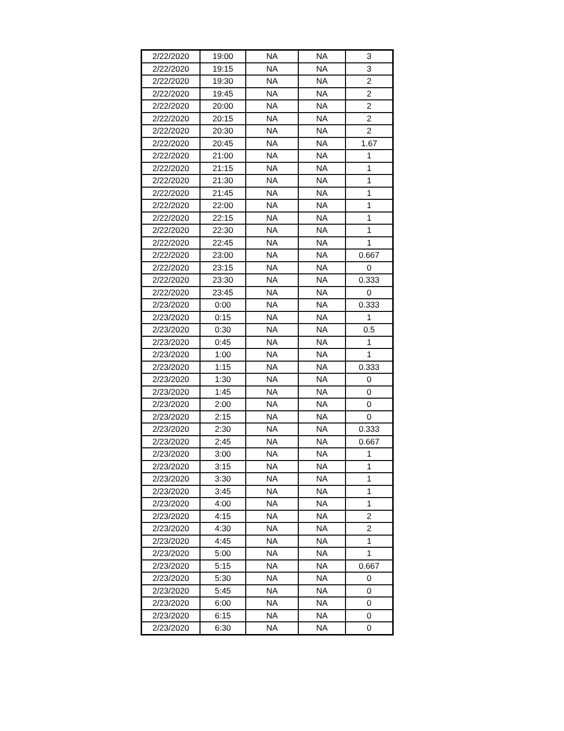| 2/22/2020 | 19:00 | NA | NA | 3 |
| 2/22/2020 | 19:15 | NA | NA | 3 |
| 2/22/2020 | 19:30 | NA | NA | 2 |
| 2/22/2020 | 19:45 | NA | NA | 2 |
| 2/22/2020 | 20:00 | NA | NA | 2 |
| 2/22/2020 | 20:15 | NA | NA | 2 |
| 2/22/2020 | 20:30 | NA | NA | 2 |
| 2/22/2020 | 20:45 | NA | NA | 1.67 |
| 2/22/2020 | 21:00 | NA | NA | 1 |
| 2/22/2020 | 21:15 | NA | NA | 1 |
| 2/22/2020 | 21:30 | NA | NA | 1 |
| 2/22/2020 | 21:45 | NA | NA | 1 |
| 2/22/2020 | 22:00 | NA | NA | 1 |
| 2/22/2020 | 22:15 | NA | NA | 1 |
| 2/22/2020 | 22:30 | NA | NA | 1 |
| 2/22/2020 | 22:45 | NA | NA | 1 |
| 2/22/2020 | 23:00 | NA | NA | 0.667 |
| 2/22/2020 | 23:15 | NA | NA | 0 |
| 2/22/2020 | 23:30 | NA | NA | 0.333 |
| 2/22/2020 | 23:45 | NA | NA | 0 |
| 2/23/2020 | 0:00 | NA | NA | 0.333 |
| 2/23/2020 | 0:15 | NA | NA | 1 |
| 2/23/2020 | 0:30 | NA | NA | 0.5 |
| 2/23/2020 | 0:45 | NA | NA | 1 |
| 2/23/2020 | 1:00 | NA | NA | 1 |
| 2/23/2020 | 1:15 | NA | NA | 0.333 |
| 2/23/2020 | 1:30 | NA | NA | 0 |
| 2/23/2020 | 1:45 | NA | NA | 0 |
| 2/23/2020 | 2:00 | NA | NA | 0 |
| 2/23/2020 | 2:15 | NA | NA | 0 |
| 2/23/2020 | 2:30 | NA | NA | 0.333 |
| 2/23/2020 | 2:45 | NA | NA | 0.667 |
| 2/23/2020 | 3:00 | NA | NA | 1 |
| 2/23/2020 | 3:15 | NA | NA | 1 |
| 2/23/2020 | 3:30 | NA | NA | 1 |
| 2/23/2020 | 3:45 | NA | NA | 1 |
| 2/23/2020 | 4:00 | NA | NA | 1 |
| 2/23/2020 | 4:15 | NA | NA | 2 |
| 2/23/2020 | 4:30 | NA | NA | 2 |
| 2/23/2020 | 4:45 | NA | NA | 1 |
| 2/23/2020 | 5:00 | NA | NA | 1 |
| 2/23/2020 | 5:15 | NA | NA | 0.667 |
| 2/23/2020 | 5:30 | NA | NA | 0 |
| 2/23/2020 | 5:45 | NA | NA | 0 |
| 2/23/2020 | 6:00 | NA | NA | 0 |
| 2/23/2020 | 6:15 | NA | NA | 0 |
| 2/23/2020 | 6:30 | NA | NA | 0 |